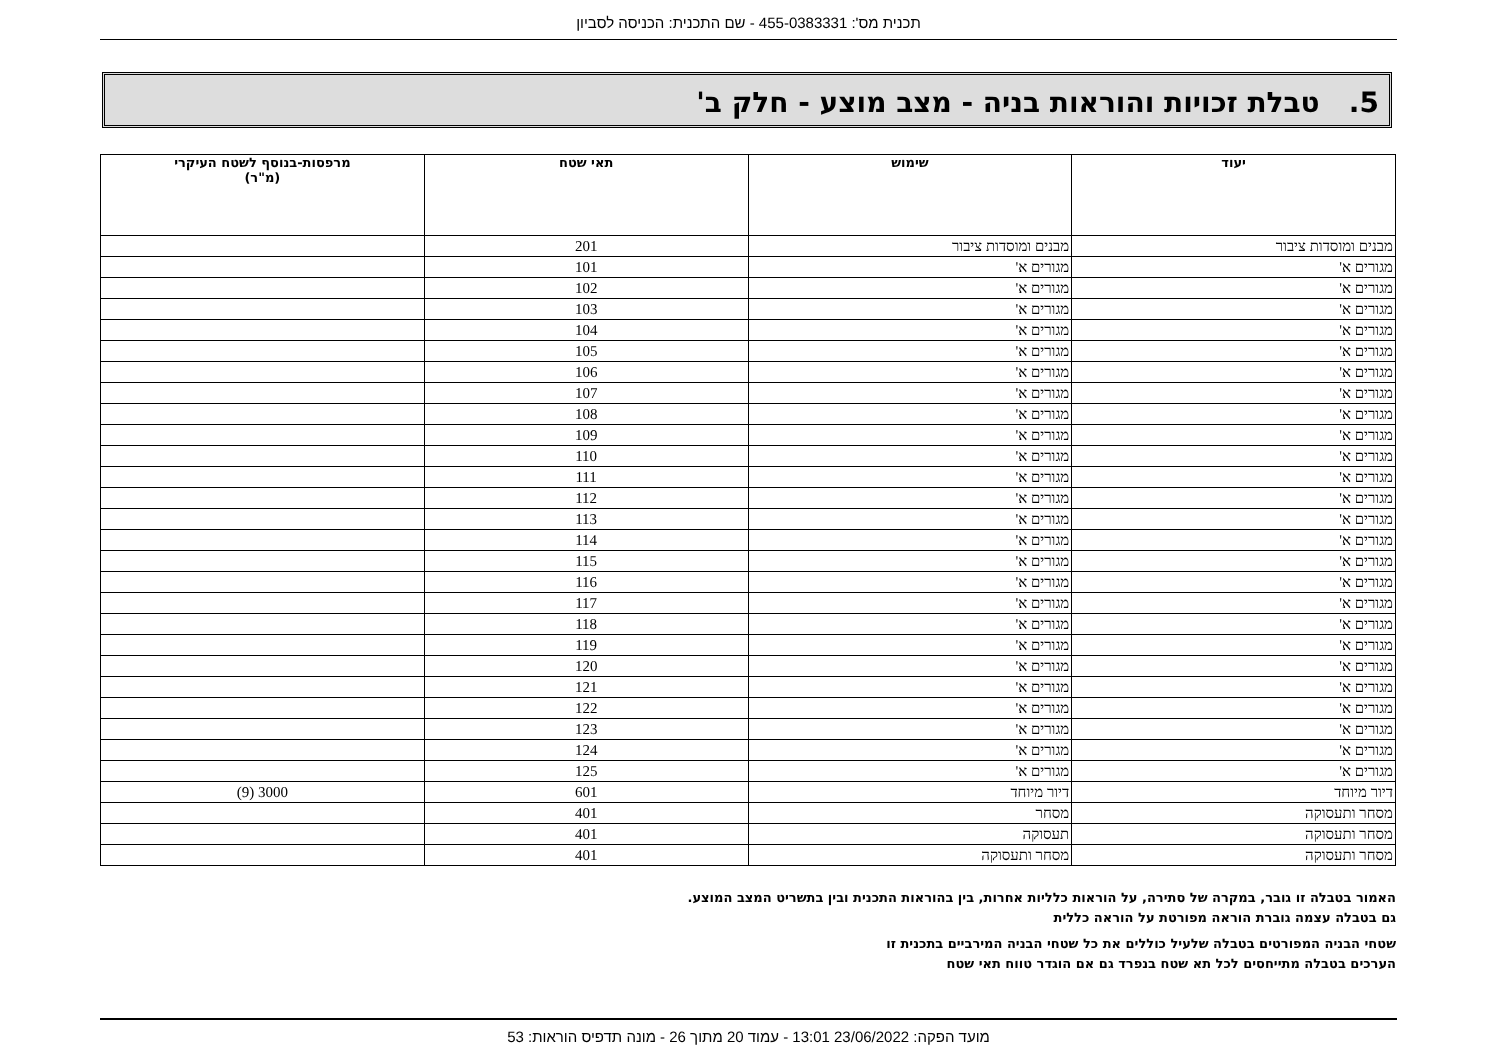תכנית מס': 455-0383331 - שם התכנית: הכניסה לסביון
5. טבלת זכויות והוראות בניה - מצב מוצע - חלק ב'
| יעוד | שימוש | תאי שטח | מרפסות-בנוסף לשטח העיקרי (מ"ר) |
| --- | --- | --- | --- |
| מבנים ומוסדות ציבור | מבנים ומוסדות ציבור | 201 | |
| מגורים א' | מגורים א' | 101 | |
| מגורים א' | מגורים א' | 102 | |
| מגורים א' | מגורים א' | 103 | |
| מגורים א' | מגורים א' | 104 | |
| מגורים א' | מגורים א' | 105 | |
| מגורים א' | מגורים א' | 106 | |
| מגורים א' | מגורים א' | 107 | |
| מגורים א' | מגורים א' | 108 | |
| מגורים א' | מגורים א' | 109 | |
| מגורים א' | מגורים א' | 110 | |
| מגורים א' | מגורים א' | 111 | |
| מגורים א' | מגורים א' | 112 | |
| מגורים א' | מגורים א' | 113 | |
| מגורים א' | מגורים א' | 114 | |
| מגורים א' | מגורים א' | 115 | |
| מגורים א' | מגורים א' | 116 | |
| מגורים א' | מגורים א' | 117 | |
| מגורים א' | מגורים א' | 118 | |
| מגורים א' | מגורים א' | 119 | |
| מגורים א' | מגורים א' | 120 | |
| מגורים א' | מגורים א' | 121 | |
| מגורים א' | מגורים א' | 122 | |
| מגורים א' | מגורים א' | 123 | |
| מגורים א' | מגורים א' | 124 | |
| מגורים א' | מגורים א' | 125 | |
| דיור מיוחד | דיור מיוחד | 601 | 3000 (9) |
| מסחר ותעסוקה | מסחר | 401 | |
| מסחר ותעסוקה | תעסוקה | 401 | |
| מסחר ותעסוקה | מסחר ותעסוקה | 401 | |
האמור בטבלה זו גובר, במקרה של סתירה, על הוראות כלליות אחרות, בין בהוראות התכנית ובין בתשריט המצב המוצע.
גם בטבלה עצמה גוברת הוראה מפורטת על הוראה כללית
שטחי הבניה המפורטים בטבלה שלעיל כוללים את כל שטחי הבניה המירביים בתכנית זו
הערכים בטבלה מתייחסים לכל תא שטח בנפרד גם אם הוגדר טווח תאי שטח
מועד הפקה: 23/06/2022 13:01 - עמוד 20 מתוך 26 - מונה תדפיס הוראות: 53